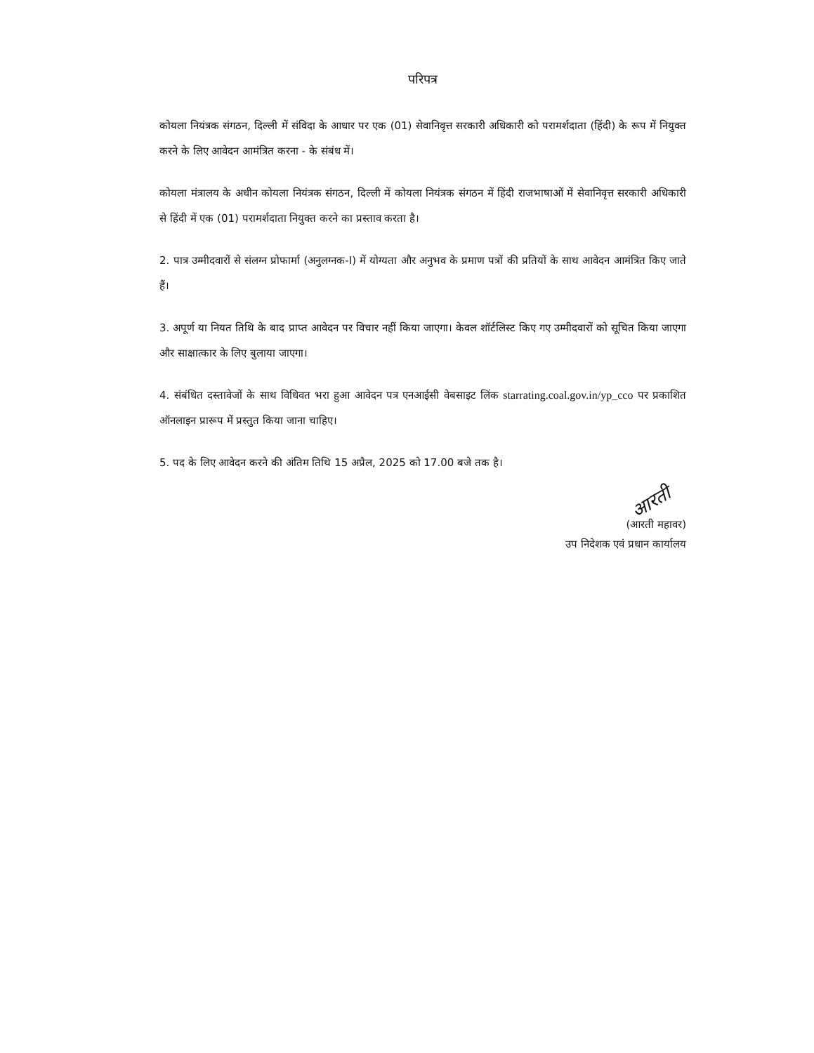परिपत्र
कोयला नियंत्रक संगठन, दिल्ली में संविदा के आधार पर एक (01) सेवानिवृत्त सरकारी अधिकारी को परामर्शदाता (हिंदी) के रूप में नियुक्त करने के लिए आवेदन आमंत्रित करना - के संबंध में।
कोयला मंत्रालय के अधीन कोयला नियंत्रक संगठन, दिल्ली में कोयला नियंत्रक संगठन में हिंदी राजभाषाओं में सेवानिवृत्त सरकारी अधिकारी से हिंदी में एक (01) परामर्शदाता नियुक्त करने का प्रस्ताव करता है।
2. पात्र उम्मीदवारों से संलग्न प्रोफार्मा (अनुलग्नक-I) में योग्यता और अनुभव के प्रमाण पत्रों की प्रतियों के साथ आवेदन आमंत्रित किए जाते हैं।
3. अपूर्ण या नियत तिथि के बाद प्राप्त आवेदन पर विचार नहीं किया जाएगा। केवल शॉर्टलिस्ट किए गए उम्मीदवारों को सूचित किया जाएगा और साक्षात्कार के लिए बुलाया जाएगा।
4. संबंधित दस्तावेजों के साथ विधिवत भरा हुआ आवेदन पत्र एनआईसी वेबसाइट लिंक starrating.coal.gov.in/yp_cco पर प्रकाशित ऑनलाइन प्रारूप में प्रस्तुत किया जाना चाहिए।
5. पद के लिए आवेदन करने की अंतिम तिथि 15 अप्रैल, 2025 को 17.00 बजे तक है।
आरती
(आरती महावर)
उप निदेशक एवं प्रधान कार्यालय